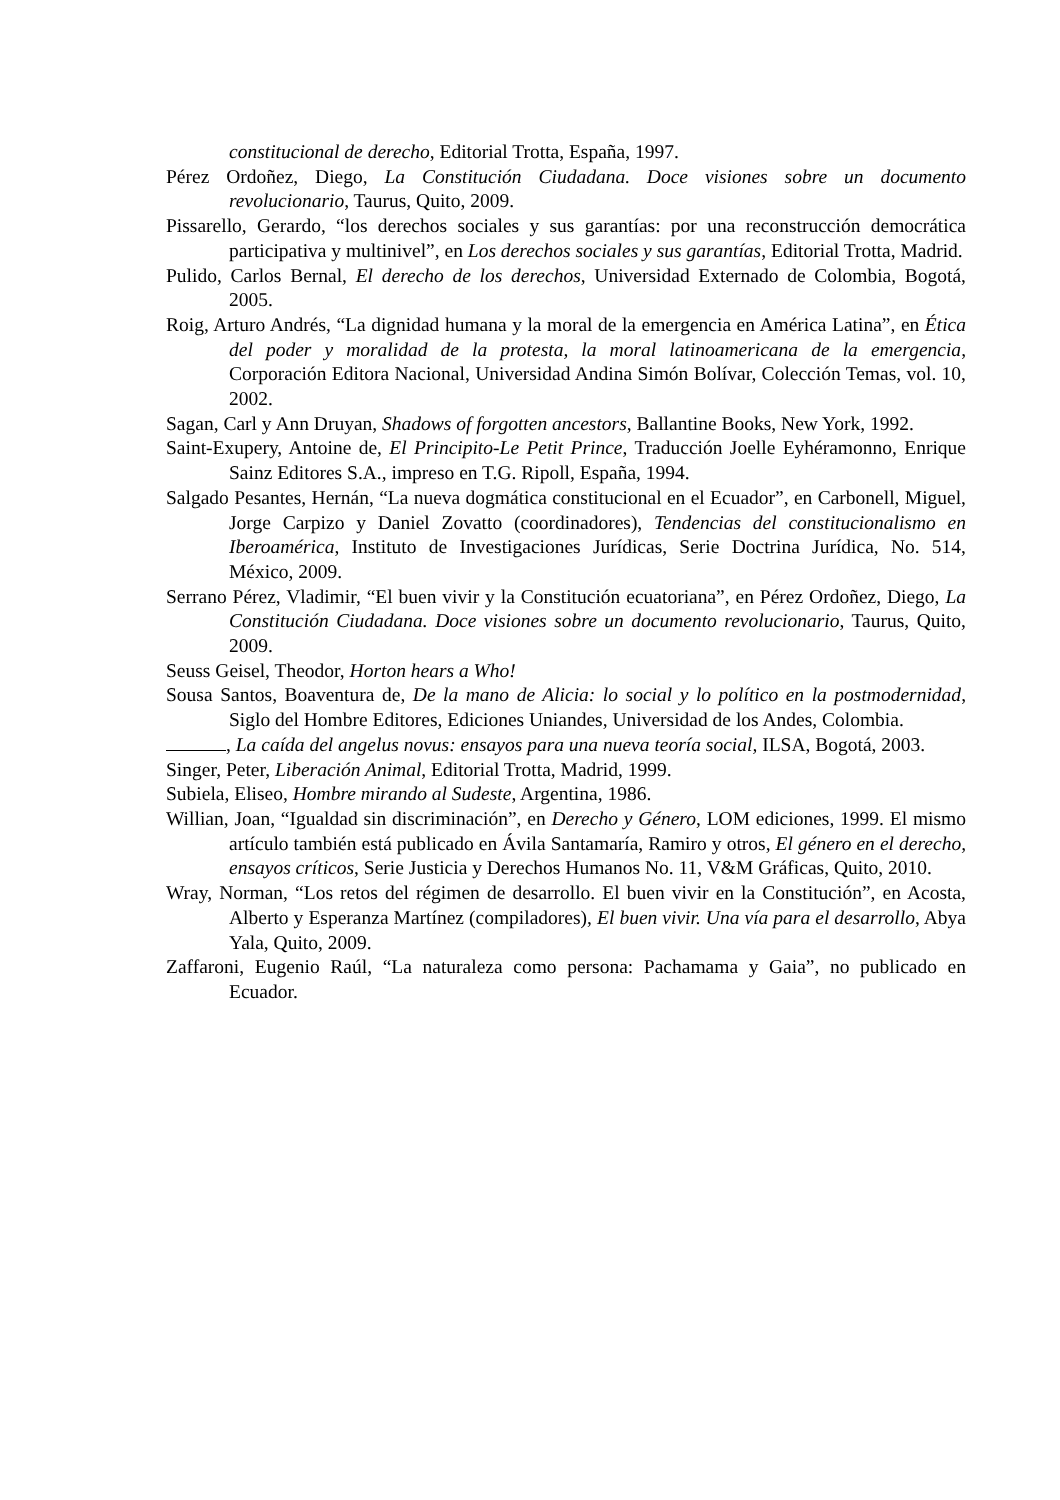constitucional de derecho, Editorial Trotta, España, 1997.
Pérez Ordoñez, Diego, La Constitución Ciudadana. Doce visiones sobre un documento revolucionario, Taurus, Quito, 2009.
Pissarello, Gerardo, “los derechos sociales y sus garantías: por una reconstrucción democrática participativa y multinivel”, en Los derechos sociales y sus garantías, Editorial Trotta, Madrid.
Pulido, Carlos Bernal, El derecho de los derechos, Universidad Externado de Colombia, Bogotá, 2005.
Roig, Arturo Andrés, “La dignidad humana y la moral de la emergencia en América Latina”, en Ética del poder y moralidad de la protesta, la moral latinoamericana de la emergencia, Corporación Editora Nacional, Universidad Andina Simón Bolívar, Colección Temas, vol. 10, 2002.
Sagan, Carl y Ann Druyan, Shadows of forgotten ancestors, Ballantine Books, New York, 1992.
Saint-Exupery, Antoine de, El Principito-Le Petit Prince, Traducción Joelle Eyhéramonno, Enrique Sainz Editores S.A., impreso en T.G. Ripoll, España, 1994.
Salgado Pesantes, Hernán, “La nueva dogmática constitucional en el Ecuador”, en Carbonell, Miguel, Jorge Carpizo y Daniel Zovatto (coordinadores), Tendencias del constitucionalismo en Iberoamérica, Instituto de Investigaciones Jurídicas, Serie Doctrina Jurídica, No. 514, México, 2009.
Serrano Pérez, Vladimir, “El buen vivir y la Constitución ecuatoriana”, en Pérez Ordoñez, Diego, La Constitución Ciudadana. Doce visiones sobre un documento revolucionario, Taurus, Quito, 2009.
Seuss Geisel, Theodor, Horton hears a Who!
Sousa Santos, Boaventura de, De la mano de Alicia: lo social y lo político en la postmodernidad, Siglo del Hombre Editores, Ediciones Uniandes, Universidad de los Andes, Colombia.
, La caída del angelus novus: ensayos para una nueva teoría social, ILSA, Bogotá, 2003.
Singer, Peter, Liberación Animal, Editorial Trotta, Madrid, 1999.
Subiela, Eliseo, Hombre mirando al Sudeste, Argentina, 1986.
Willian, Joan, “Igualdad sin discriminación”, en Derecho y Género, LOM ediciones, 1999. El mismo artículo también está publicado en Ávila Santamaría, Ramiro y otros, El género en el derecho, ensayos críticos, Serie Justicia y Derechos Humanos No. 11, V&M Gráficas, Quito, 2010.
Wray, Norman, “Los retos del régimen de desarrollo. El buen vivir en la Constitución”, en Acosta, Alberto y Esperanza Martínez (compiladores), El buen vivir. Una vía para el desarrollo, Abya Yala, Quito, 2009.
Zaffaroni, Eugenio Raúl, “La naturaleza como persona: Pachamama y Gaia”, no publicado en Ecuador.